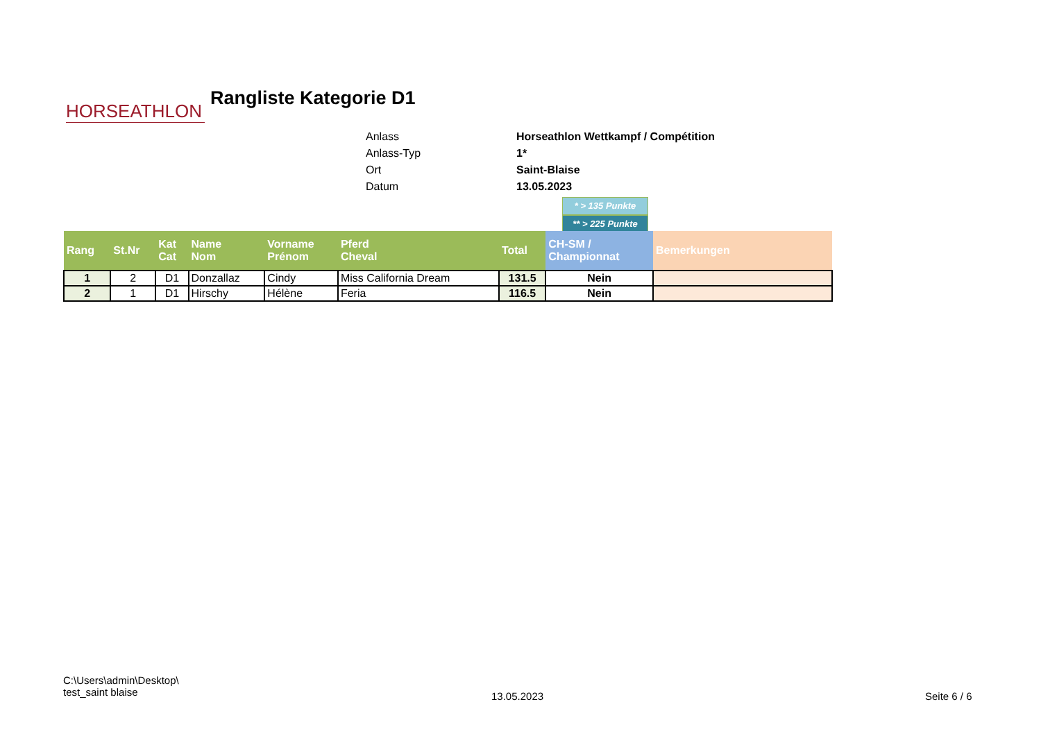HORSEATHLON
Rangliste Kategorie D1
Anlass Horseathlon Wettkampf / Compétition
Anlass-Typ 1*
Ort Saint-Blaise
Datum 13.05.2023
* > 135 Punkte
** > 225 Punkte
| Rang | St.Nr | Kat Cat | Name Nom | Vorname Prénom | Pferd Cheval | Total | CH-SM / Championnat | Bemerkungen |
| --- | --- | --- | --- | --- | --- | --- | --- | --- |
| 1 | 2 | D1 | Donzallaz | Cindy | Miss California Dream | 131.5 | Nein | |
| 2 | 1 | D1 | Hirschy | Hélène | Feria | 116.5 | Nein | |
C:\Users\admin\Desktop\
test_saint blaise
13.05.2023 Seite 6 / 6